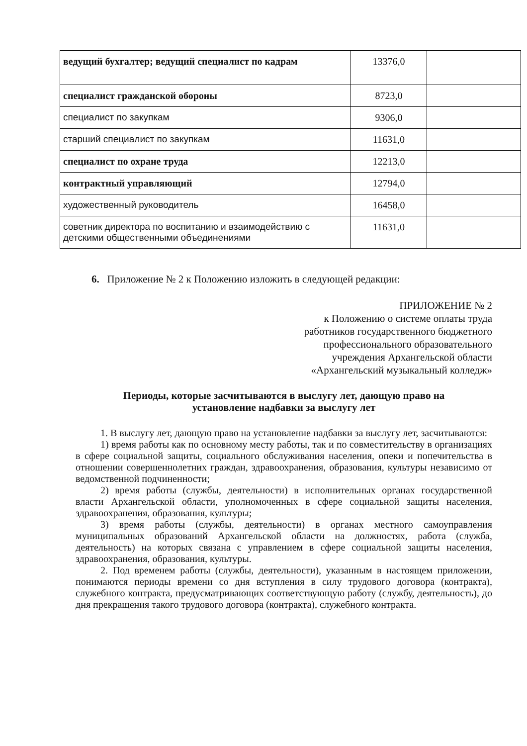| ведущий бухгалтер; ведущий специалист по кадрам | 13376,0 | |
| специалист гражданской обороны | 8723,0 | |
| специалист по закупкам | 9306,0 | |
| старший специалист по закупкам | 11631,0 | |
| специалист по охране труда | 12213,0 | |
| контрактный управляющий | 12794,0 | |
| художественный руководитель | 16458,0 | |
| советник директора по воспитанию и взаимодействию с детскими общественными объединениями | 11631,0 | |
6. Приложение № 2 к Положению изложить в следующей редакции:
ПРИЛОЖЕНИЕ № 2
к Положению о системе оплаты труда
работников государственного бюджетного
профессионального образовательного
учреждения Архангельской области
«Архангельский музыкальный колледж»
Периоды, которые засчитываются в выслугу лет, дающую право на
установление надбавки за выслугу лет
1. В выслугу лет, дающую право на установление надбавки за выслугу лет, засчитываются:
1) время работы как по основному месту работы, так и по совместительству в организациях в сфере социальной защиты, социального обслуживания населения, опеки и попечительства в отношении совершеннолетних граждан, здравоохранения, образования, культуры независимо от ведомственной подчиненности;
2) время работы (службы, деятельности) в исполнительных органах государственной власти Архангельской области, уполномоченных в сфере социальной защиты населения, здравоохранения, образования, культуры;
3) время работы (службы, деятельности) в органах местного самоуправления муниципальных образований Архангельской области на должностях, работа (служба, деятельность) на которых связана с управлением в сфере социальной защиты населения, здравоохранения, образования, культуры.
2. Под временем работы (службы, деятельности), указанным в настоящем приложении, понимаются периоды времени со дня вступления в силу трудового договора (контракта), служебного контракта, предусматривающих соответствующую работу (службу, деятельность), до дня прекращения такого трудового договора (контракта), служебного контракта.